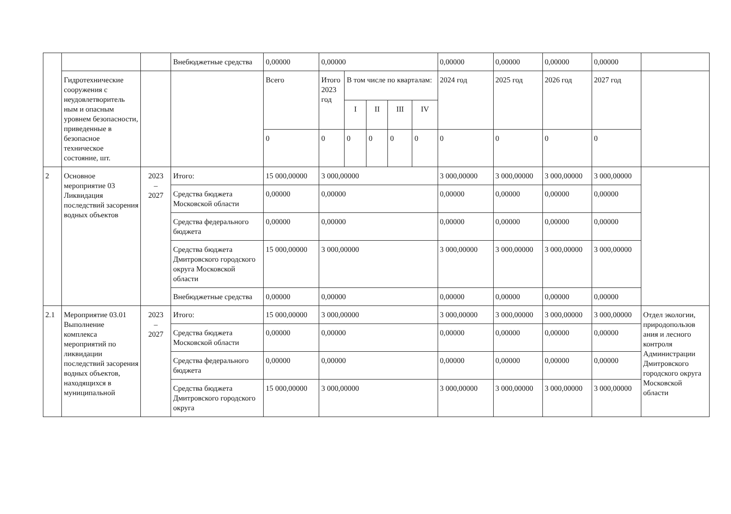| | | | Внебюджетные средства | 0,00000 | 0,00000 | | | | | 0,00000 | 0,00000 | 0,00000 | 0,00000 | |
| | Гидротехнические сооружения с неудовлетворитель ным и опасным уровнем безопасности, приведенные в безопасное техническое состояние, шт. | | | Всего | Итого 2023 год | В том числе по кварталам: | | | | 2024 год | 2025 год | 2026 год | 2027 год | |
| | | | | | | I | II | III | IV | | | | | |
| | | | | 0 | 0 | 0 | 0 | 0 | 0 | 0 | 0 | 0 | 0 | |
| 2 | Основное мероприятие 03 Ликвидация последствий засорения водных объектов | 2023 – 2027 | Итого: | 15 000,00000 | 3 000,00000 | | | | | 3 000,00000 | 3 000,00000 | 3 000,00000 | 3 000,00000 | |
| | | | Средства бюджета Московской области | 0,00000 | 0,00000 | | | | | 0,00000 | 0,00000 | 0,00000 | 0,00000 | |
| | | | Средства федерального бюджета | 0,00000 | 0,00000 | | | | | 0,00000 | 0,00000 | 0,00000 | 0,00000 | |
| | | | Средства бюджета Дмитровского городского округа Московской области | 15 000,00000 | 3 000,00000 | | | | | 3 000,00000 | 3 000,00000 | 3 000,00000 | 3 000,00000 | |
| | | | Внебюджетные средства | 0,00000 | 0,00000 | | | | | 0,00000 | 0,00000 | 0,00000 | 0,00000 | |
| 2.1 | Мероприятие 03.01 Выполнение комплекса мероприятий по ликвидации последствий засорения водных объектов, находящихся в муниципальной | 2023 – 2027 | Итого: | 15 000,00000 | 3 000,00000 | | | | | 3 000,00000 | 3 000,00000 | 3 000,00000 | 3 000,00000 | Отдел экологии, природопользов ания и лесного контроля Администрации Дмитровского городского округа Московской области |
| | | | Средства бюджета Московской области | 0,00000 | 0,00000 | | | | | 0,00000 | 0,00000 | 0,00000 | 0,00000 | |
| | | | Средства федерального бюджета | 0,00000 | 0,00000 | | | | | 0,00000 | 0,00000 | 0,00000 | 0,00000 | |
| | | | Средства бюджета Дмитровского городского округа | 15 000,00000 | 3 000,00000 | | | | | 3 000,00000 | 3 000,00000 | 3 000,00000 | 3 000,00000 | |